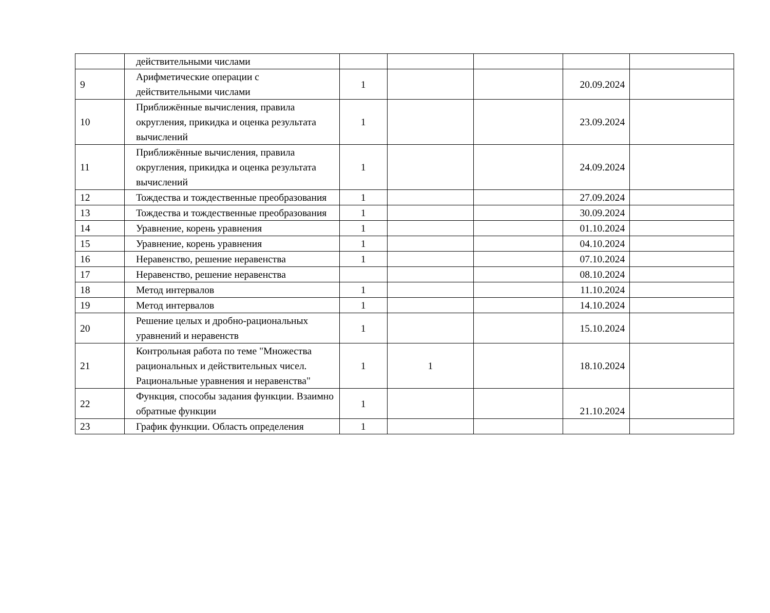| | действительными числами | | | | | |
| 9 | Арифметические операции с действительными числами | 1 | | | 20.09.2024 | |
| 10 | Приближённые вычисления, правила округления, прикидка и оценка результата вычислений | 1 | | | 23.09.2024 | |
| 11 | Приближённые вычисления, правила округления, прикидка и оценка результата вычислений | 1 | | | 24.09.2024 | |
| 12 | Тождества и тождественные преобразования | 1 | | | 27.09.2024 | |
| 13 | Тождества и тождественные преобразования | 1 | | | 30.09.2024 | |
| 14 | Уравнение, корень уравнения | 1 | | | 01.10.2024 | |
| 15 | Уравнение, корень уравнения | 1 | | | 04.10.2024 | |
| 16 | Неравенство, решение неравенства | 1 | | | 07.10.2024 | |
| 17 | Неравенство, решение неравенства | | | | 08.10.2024 | |
| 18 | Метод интервалов | 1 | | | 11.10.2024 | |
| 19 | Метод интервалов | 1 | | | 14.10.2024 | |
| 20 | Решение целых и дробно-рациональных уравнений и неравенств | 1 | | | 15.10.2024 | |
| 21 | Контрольная работа по теме "Множества рациональных и действительных чисел. Рациональные уравнения и неравенства" | 1 | 1 | | 18.10.2024 | |
| 22 | Функция, способы задания функции. Взаимно обратные функции | 1 | | | 21.10.2024 | |
| 23 | График функции. Область определения | 1 | | | | |